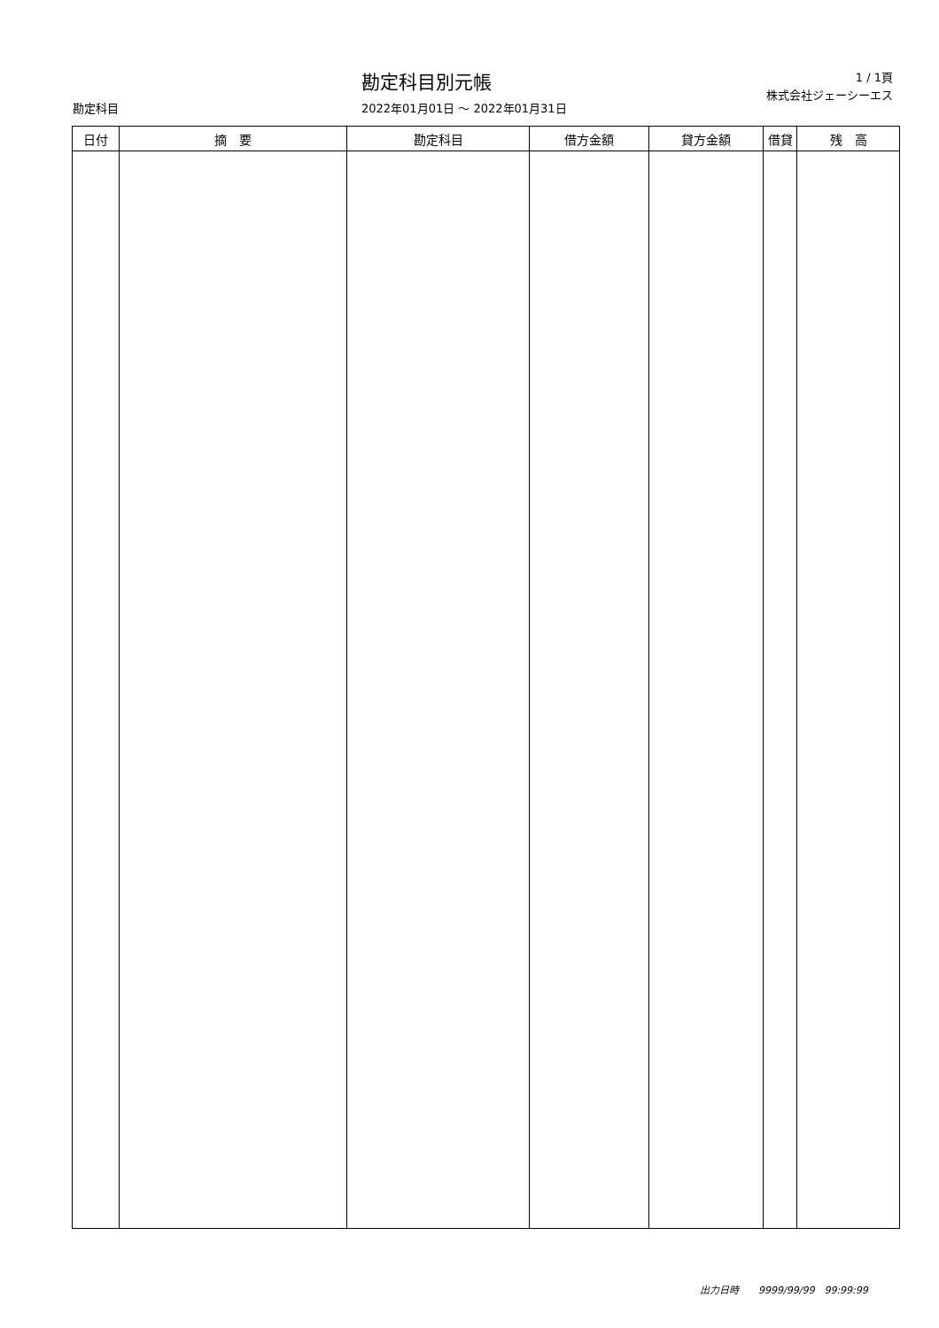勘定科目別元帳
1 / 1頁
株式会社ジェーシーエス
勘定科目 2022年01月01日 ～ 2022年01月31日
| 日付 | 摘 要 | 勘定科目 | 借方金額 | 貸方金額 | 借貸 | 残 高 |
| --- | --- | --- | --- | --- | --- | --- |
出力日時　　9999/99/99　99:99:99